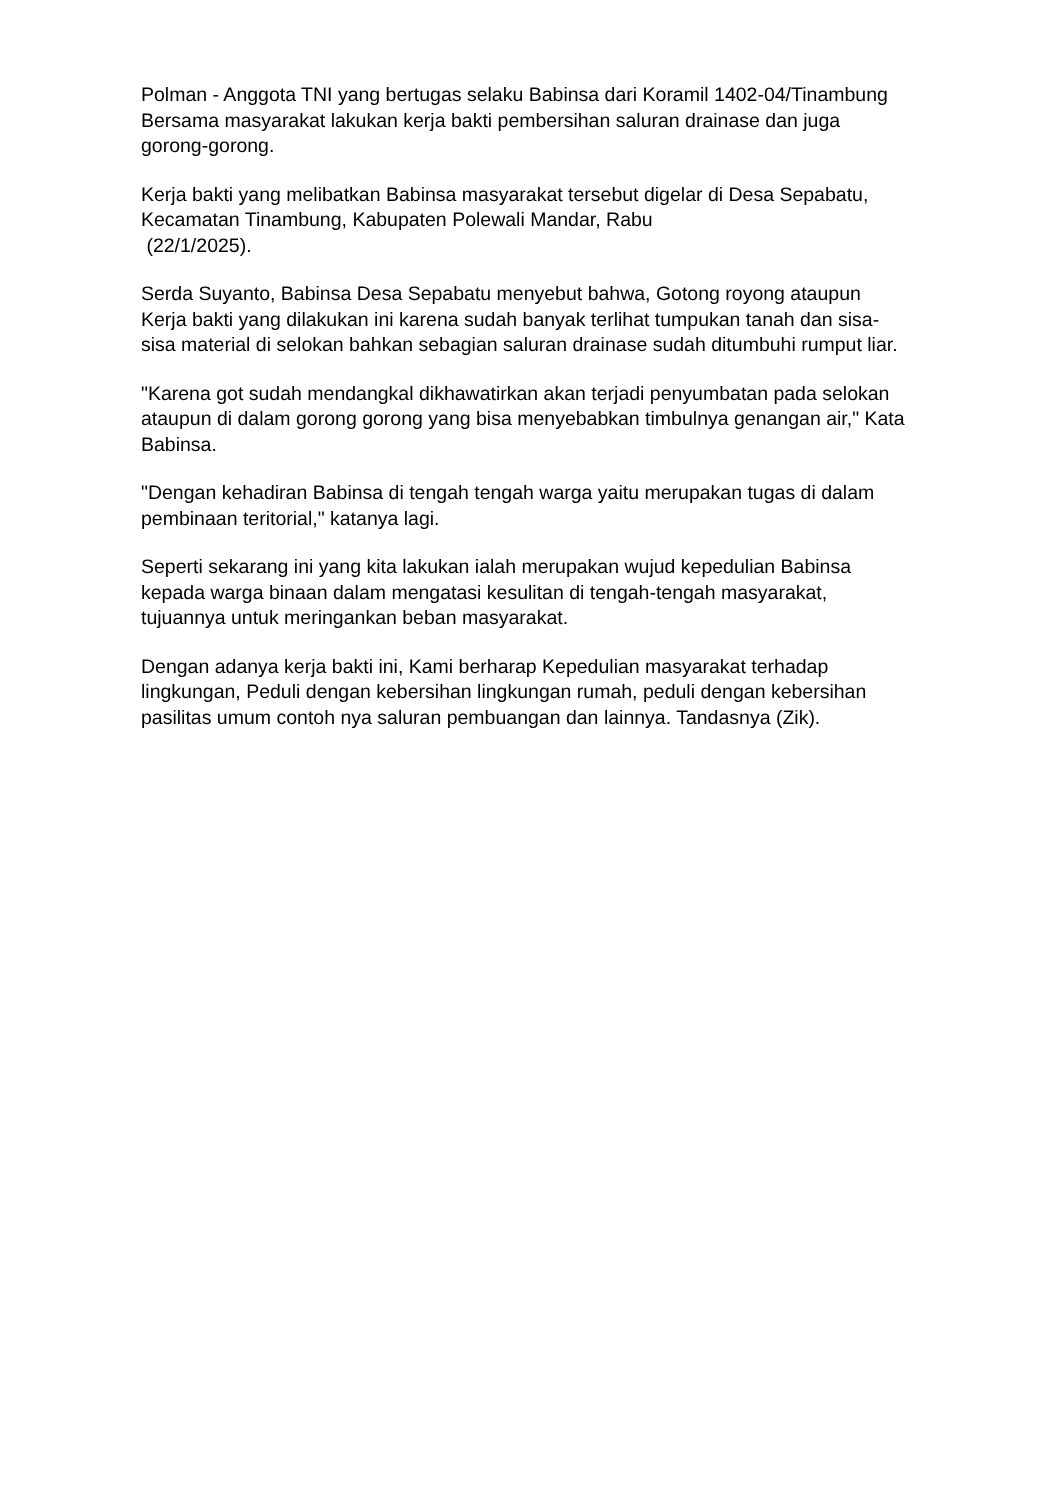Polman - Anggota TNI yang bertugas selaku Babinsa dari Koramil 1402-04/Tinambung Bersama masyarakat lakukan kerja bakti pembersihan saluran drainase dan juga gorong-gorong.
Kerja bakti yang melibatkan Babinsa masyarakat tersebut digelar di Desa Sepabatu, Kecamatan Tinambung, Kabupaten Polewali Mandar, Rabu
(22/1/2025).
Serda Suyanto, Babinsa Desa Sepabatu menyebut bahwa, Gotong royong ataupun Kerja bakti yang dilakukan ini karena sudah banyak terlihat tumpukan tanah dan sisa-sisa material di selokan bahkan sebagian saluran drainase sudah ditumbuhi rumput liar.
"Karena got sudah mendangkal dikhawatirkan akan terjadi penyumbatan pada selokan ataupun di dalam gorong gorong yang bisa menyebabkan timbulnya genangan air," Kata Babinsa.
"Dengan kehadiran Babinsa di tengah tengah warga yaitu merupakan tugas di dalam pembinaan teritorial," katanya lagi.
Seperti sekarang ini yang kita lakukan ialah merupakan wujud kepedulian Babinsa kepada warga binaan dalam mengatasi kesulitan di tengah-tengah masyarakat, tujuannya untuk meringankan beban masyarakat.
Dengan adanya kerja bakti ini, Kami berharap Kepedulian masyarakat terhadap lingkungan, Peduli dengan kebersihan lingkungan rumah, peduli dengan kebersihan pasilitas umum contoh nya saluran pembuangan dan lainnya. Tandasnya (Zik).